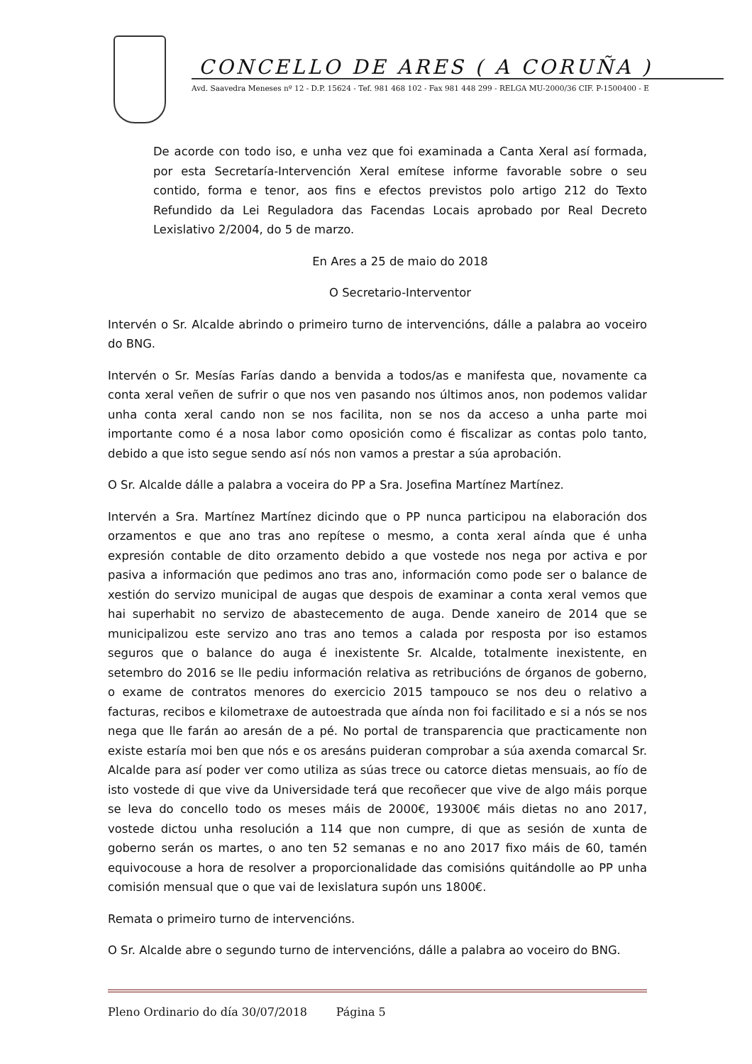CONCELLO DE ARES ( A CORUÑA )
Avd. Saavedra Meneses nº 12 - D.P. 15624 - Tef. 981 468 102 - Fax 981 448 299 - RELGA MU-2000/36 CIF. P-1500400 - E
De acorde con todo iso, e unha vez que foi examinada a Canta Xeral así formada, por esta Secretaría-Intervención Xeral emítese informe favorable sobre o seu contido, forma e tenor, aos fins e efectos previstos polo artigo 212 do Texto Refundido da Lei Reguladora das Facendas Locais aprobado por Real Decreto Lexislativo 2/2004, do 5 de marzo.
En Ares a 25 de maio do 2018
O Secretario-Interventor
Intervén o Sr. Alcalde abrindo o primeiro turno de intervencións, dálle a palabra ao voceiro do BNG.
Intervén o Sr. Mesías Farías dando a benvida a todos/as e manifesta que, novamente ca conta xeral veñen de sufrir o que nos ven pasando nos últimos anos, non podemos validar unha conta xeral cando non se nos facilita, non se nos da acceso a unha parte moi importante como é a nosa labor como oposición como é fiscalizar as contas polo tanto, debido a que isto segue sendo así nós non vamos a prestar a súa aprobación.
O Sr. Alcalde dálle a palabra a voceira do PP a Sra. Josefina Martínez Martínez.
Intervén a Sra. Martínez Martínez dicindo que o PP nunca participou na elaboración dos orzamentos e que ano tras ano repítese o mesmo, a conta xeral aínda que é unha expresión contable de dito orzamento debido a que vostede nos nega por activa e por pasiva a información que pedimos ano tras ano, información como pode ser o balance de xestión do servizo municipal de augas que despois de examinar a conta xeral vemos que hai superhabit no servizo de abastecemento de auga. Dende xaneiro de 2014 que se municipalizou este servizo ano tras ano temos a calada por resposta por iso estamos seguros que o balance do auga é inexistente Sr. Alcalde, totalmente inexistente, en setembro do 2016 se lle pediu información relativa as retribucións de órganos de goberno, o exame de contratos menores do exercicio 2015 tampouco se nos deu o relativo a facturas, recibos e kilometraxe de autoestrada que aínda non foi facilitado e si a nós se nos nega que lle farán ao aresán de a pé. No portal de transparencia que practicamente non existe estaría moi ben que nós e os aresáns puideran comprobar a súa axenda comarcal Sr. Alcalde para así poder ver como utiliza as súas trece ou catorce dietas mensuais, ao fío de isto vostede di que vive da Universidade terá que recoñecer que vive de algo máis porque se leva do concello todo os meses máis de 2000€, 19300€ máis dietas no ano 2017, vostede dictou unha resolución a 114 que non cumpre, di que as sesión de xunta de goberno serán os martes, o ano ten 52 semanas e no ano 2017 fixo máis de 60, tamén equivocouse a hora de resolver a proporcionalidade das comisións quitándolle ao PP unha comisión mensual que o que vai de lexislatura supón uns 1800€.
Remata o primeiro turno de intervencións.
O Sr. Alcalde abre o segundo turno de intervencións, dálle a palabra ao voceiro do BNG.
Pleno Ordinario do día 30/07/2018 Página 5